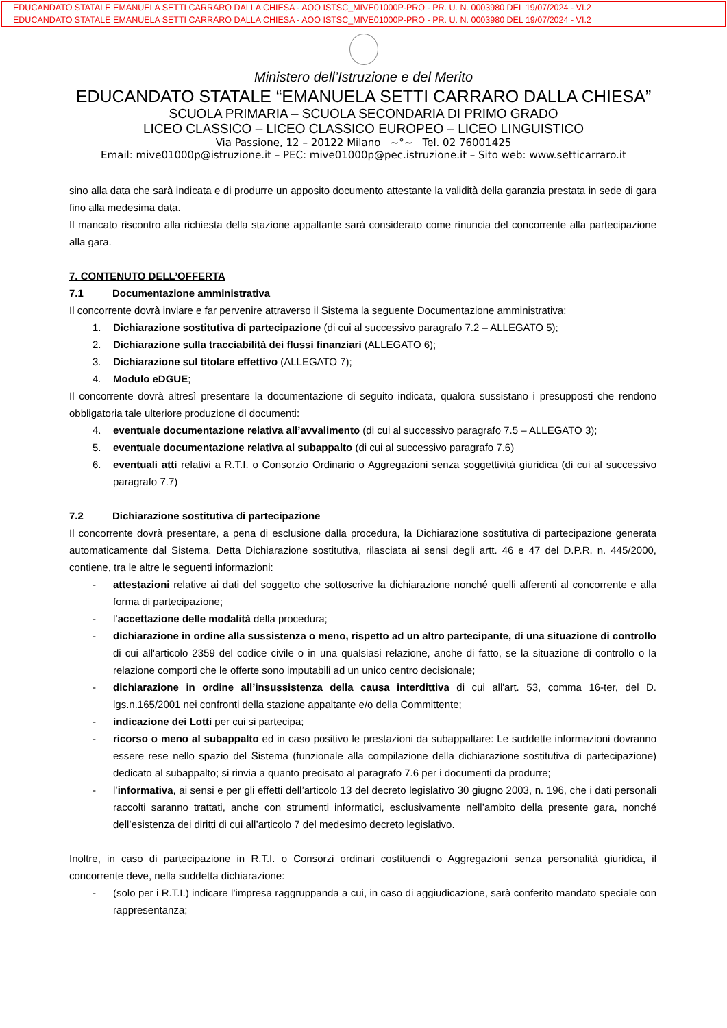EDUCANDATO STATALE EMANUELA SETTI CARRARO DALLA CHIESA - AOO ISTSC_MIVE01000P-PRO - PR. U. N. 0003980 DEL 19/07/2024 - VI.2
EDUCANDATO STATALE EMANUELA SETTI CARRARO DALLA CHIESA - AOO ISTSC_MIVE01000P-PRO - PR. U. N. 0003980 DEL 19/07/2024 - VI.2
Ministero dell’Istruzione e del Merito
EDUCANDATO STATALE “EMANUELA SETTI CARRARO DALLA CHIESA”
SCUOLA PRIMARIA – SCUOLA SECONDARIA DI PRIMO GRADO
LICEO CLASSICO – LICEO CLASSICO EUROPEO – LICEO LINGUISTICO
Via Passione, 12 – 20122 Milano ~°~ Tel. 02 76001425
Email: mive01000p@istruzione.it – PEC: mive01000p@pec.istruzione.it – Sito web: www.setticarraro.it
sino alla data che sarà indicata e di produrre un apposito documento attestante la validità della garanzia prestata in sede di gara fino alla medesima data.
Il mancato riscontro alla richiesta della stazione appaltante sarà considerato come rinuncia del concorrente alla partecipazione alla gara.
7. CONTENUTO DELL’OFFERTA
7.1 Documentazione amministrativa
Il concorrente dovrà inviare e far pervenire attraverso il Sistema la seguente Documentazione amministrativa:
1. Dichiarazione sostitutiva di partecipazione (di cui al successivo paragrafo 7.2 – ALLEGATO 5);
2. Dichiarazione sulla tracciabilità dei flussi finanziari (ALLEGATO 6);
3. Dichiarazione sul titolare effettivo (ALLEGATO 7);
4. Modulo eDGUE;
Il concorrente dovrà altresì presentare la documentazione di seguito indicata, qualora sussistano i presupposti che rendono obbligatoria tale ulteriore produzione di documenti:
4. eventuale documentazione relativa all’avvalimento (di cui al successivo paragrafo 7.5 – ALLEGATO 3);
5. eventuale documentazione relativa al subappalto (di cui al successivo paragrafo 7.6)
6. eventuali atti relativi a R.T.I. o Consorzio Ordinario o Aggregazioni senza soggettività giuridica (di cui al successivo paragrafo 7.7)
7.2 Dichiarazione sostitutiva di partecipazione
Il concorrente dovrà presentare, a pena di esclusione dalla procedura, la Dichiarazione sostitutiva di partecipazione generata automaticamente dal Sistema. Detta Dichiarazione sostitutiva, rilasciata ai sensi degli artt. 46 e 47 del D.P.R. n. 445/2000, contiene, tra le altre le seguenti informazioni:
- attestazioni relative ai dati del soggetto che sottoscrive la dichiarazione nonché quelli afferenti al concorrente e alla forma di partecipazione;
- l’accettazione delle modalità della procedura;
- dichiarazione in ordine alla sussistenza o meno, rispetto ad un altro partecipante, di una situazione di controllo di cui all'articolo 2359 del codice civile o in una qualsiasi relazione, anche di fatto, se la situazione di controllo o la relazione comporti che le offerte sono imputabili ad un unico centro decisionale;
- dichiarazione in ordine all’insussistenza della causa interdittiva di cui all'art. 53, comma 16-ter, del D. lgs.n.165/2001 nei confronti della stazione appaltante e/o della Committente;
- indicazione dei Lotti per cui si partecipa;
- ricorso o meno al subappalto ed in caso positivo le prestazioni da subappaltare: Le suddette informazioni dovranno essere rese nello spazio del Sistema (funzionale alla compilazione della dichiarazione sostitutiva di partecipazione) dedicato al subappalto; si rinvia a quanto precisato al paragrafo 7.6 per i documenti da produrre;
- l’informativa, ai sensi e per gli effetti dell’articolo 13 del decreto legislativo 30 giugno 2003, n. 196, che i dati personali raccolti saranno trattati, anche con strumenti informatici, esclusivamente nell’ambito della presente gara, nonché dell’esistenza dei diritti di cui all’articolo 7 del medesimo decreto legislativo.
Inoltre, in caso di partecipazione in R.T.I. o Consorzi ordinari costituendi o Aggregazioni senza personalità giuridica, il concorrente deve, nella suddetta dichiarazione:
- (solo per i R.T.I.) indicare l’impresa raggruppanda a cui, in caso di aggiudicazione, sarà conferito mandato speciale con rappresentanza;